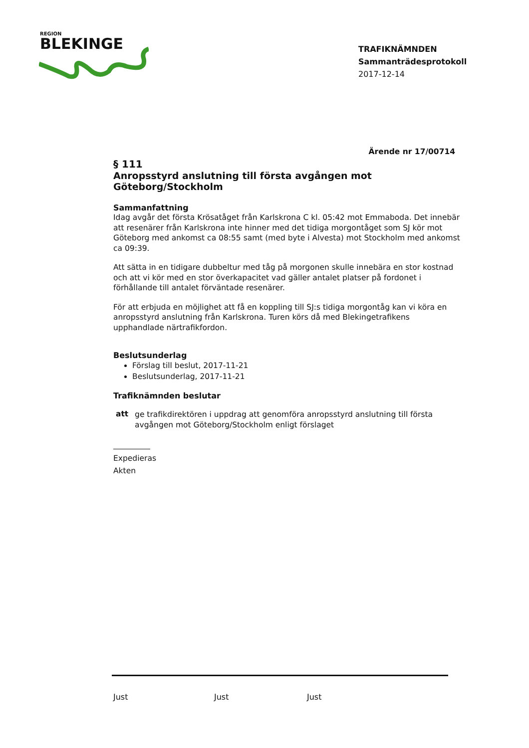REGION
BLEKINGE
TRAFIKNÄMNDEN
Sammanträdesprotokoll
2017-12-14
Ärende nr 17/00714
§ 111
Anropsstyrd anslutning till första avgången mot Göteborg/Stockholm
Sammanfattning
Idag avgår det första Krösatåget från Karlskrona C kl. 05:42 mot Emmaboda. Det innebär att resenärer från Karlskrona inte hinner med det tidiga morgontåget som SJ kör mot Göteborg med ankomst ca 08:55 samt (med byte i Alvesta) mot Stockholm med ankomst ca 09:39.
Att sätta in en tidigare dubbeltur med tåg på morgonen skulle innebära en stor kostnad och att vi kör med en stor överkapacitet vad gäller antalet platser på fordonet i förhållande till antalet förväntade resenärer.
För att erbjuda en möjlighet att få en koppling till SJ:s tidiga morgontåg kan vi köra en anropsstyrd anslutning från Karlskrona. Turen körs då med Blekingetrafikens upphandlade närtrafikfordon.
Beslutsunderlag
Förslag till beslut, 2017-11-21
Beslutsunderlag, 2017-11-21
Trafiknämnden beslutar
att
ge trafikdirektören i uppdrag att genomföra anropsstyrd anslutning till första avgången mot Göteborg/Stockholm enligt förslaget
Expedieras
Akten
Just Just Just